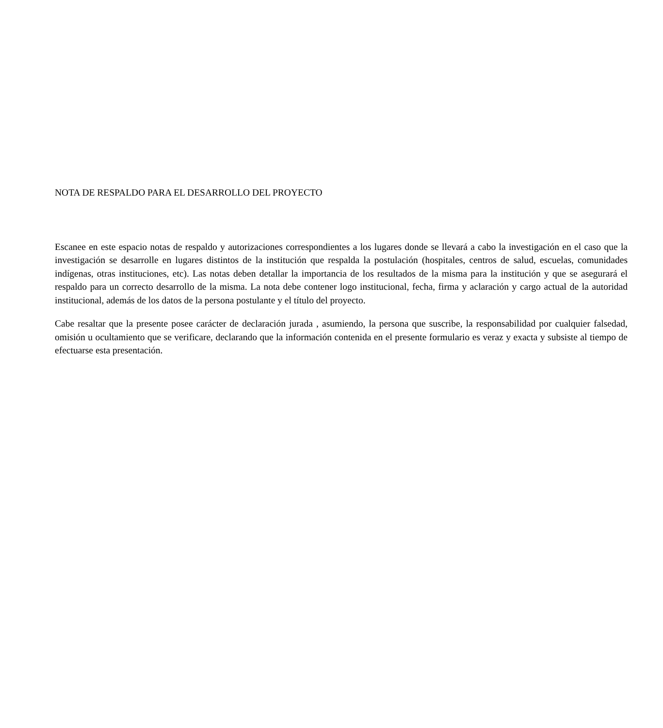NOTA DE RESPALDO PARA EL DESARROLLO DEL PROYECTO
Escanee en este espacio notas de respaldo y autorizaciones correspondientes a los lugares donde se llevará a cabo la investigación en el caso que la investigación se desarrolle en lugares distintos de la institución que respalda la postulación (hospitales, centros de salud, escuelas, comunidades indígenas, otras instituciones, etc). Las notas deben detallar la importancia de los resultados de la misma para la institución y que se asegurará el respaldo para un correcto desarrollo de la misma. La nota debe contener logo institucional, fecha, firma y aclaración y cargo actual de la autoridad institucional, además de los datos de la persona postulante y el título del proyecto.
Cabe resaltar que la presente posee carácter de declaración jurada , asumiendo, la persona que suscribe, la responsabilidad por cualquier falsedad, omisión u ocultamiento que se verificare, declarando que la información contenida en el presente formulario es veraz y exacta y subsiste al tiempo de efectuarse esta presentación.